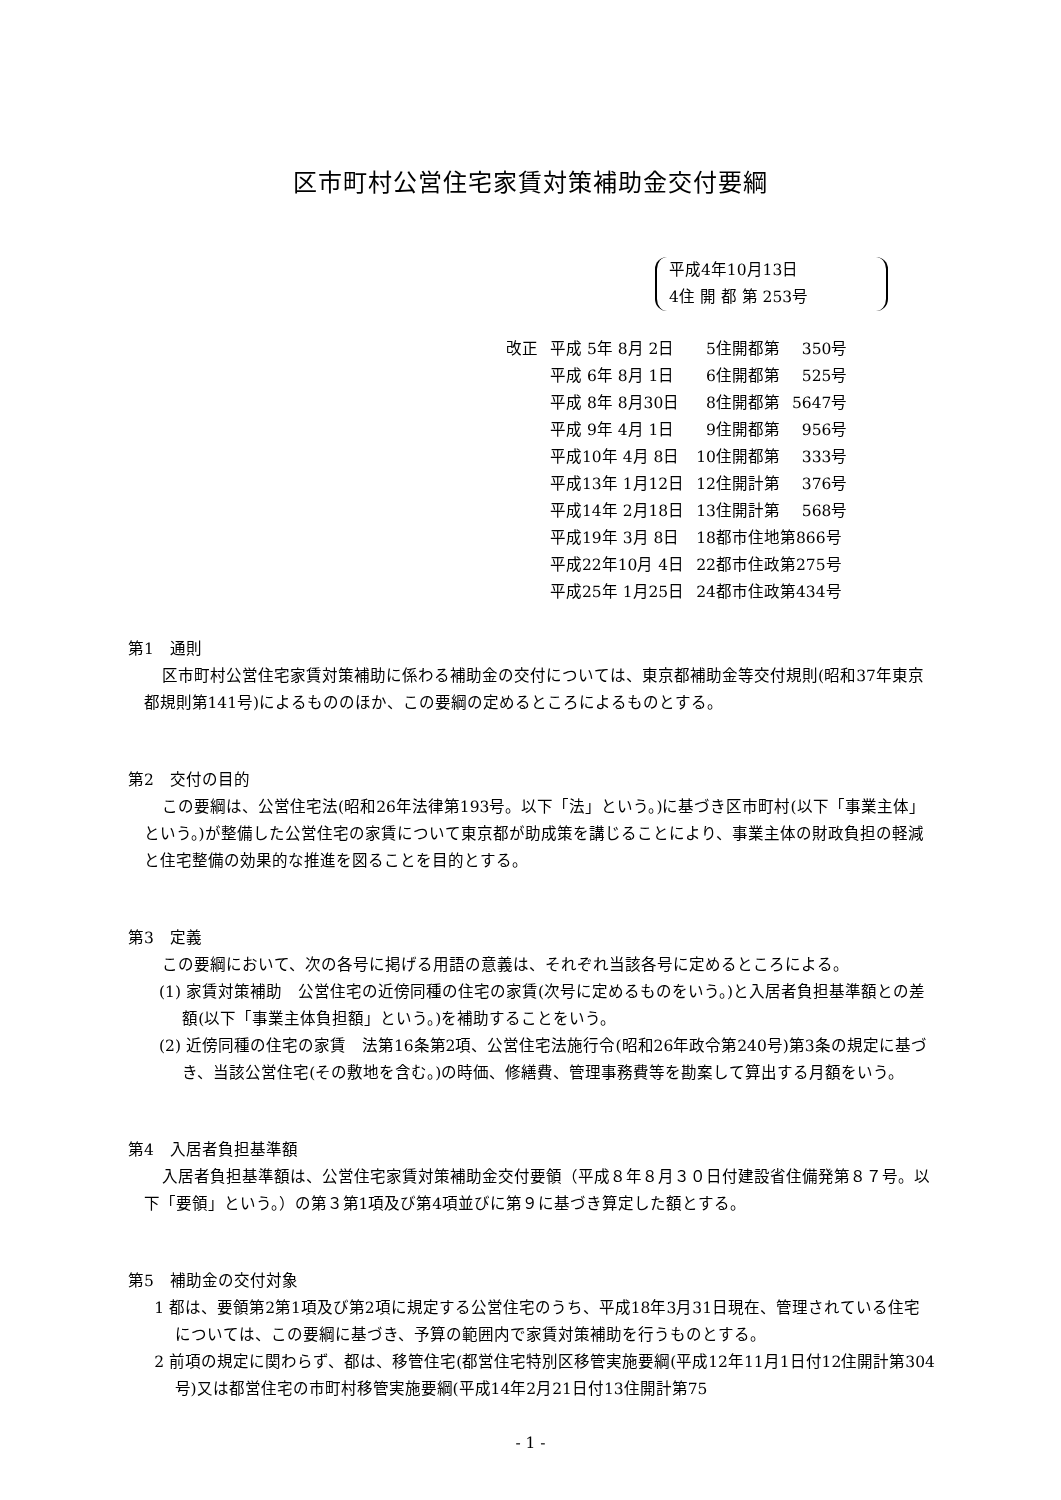区市町村公営住宅家賃対策補助金交付要綱
平成4年10月13日
4住 開 都 第 253号
| 改正 | 平成 5年 8月 2日 | 5住開都第 | 350号 |
| | 平成 6年 8月 1日 | 6住開都第 | 525号 |
| | 平成 8年 8月30日 | 8住開都第 | 5647号 |
| | 平成 9年 4月 1日 | 9住開都第 | 956号 |
| | 平成10年 4月 8日 | 10住開都第 | 333号 |
| | 平成13年 1月12日 | 12住開計第 | 376号 |
| | 平成14年 2月18日 | 13住開計第 | 568号 |
| | 平成19年 3月 8日 | 18都市住地第866号 | |
| | 平成22年10月 4日 | 22都市住政第275号 | |
| | 平成25年 1月25日 | 24都市住政第434号 | |
第1　通則
区市町村公営住宅家賃対策補助に係わる補助金の交付については、東京都補助金等交付規則(昭和37年東京都規則第141号)によるもののほか、この要綱の定めるところによるものとする。
第2　交付の目的
この要綱は、公営住宅法(昭和26年法律第193号。以下「法」という。)に基づき区市町村(以下「事業主体」という。)が整備した公営住宅の家賃について東京都が助成策を講じることにより、事業主体の財政負担の軽減と住宅整備の効果的な推進を図ることを目的とする。
第3　定義
この要綱において、次の各号に掲げる用語の意義は、それぞれ当該各号に定めるところによる。
(1) 家賃対策補助　公営住宅の近傍同種の住宅の家賃(次号に定めるものをいう。)と入居者負担基準額との差額(以下「事業主体負担額」という。)を補助することをいう。
(2) 近傍同種の住宅の家賃　法第16条第2項、公営住宅法施行令(昭和26年政令第240号)第3条の規定に基づき、当該公営住宅(その敷地を含む。)の時価、修繕費、管理事務費等を勘案して算出する月額をいう。
第4　入居者負担基準額
入居者負担基準額は、公営住宅家賃対策補助金交付要領（平成８年８月３０日付建設省住備発第８７号。以下「要領」という。）の第３第1項及び第4項並びに第９に基づき算定した額とする。
第5　補助金の交付対象
1 都は、要領第2第1項及び第2項に規定する公営住宅のうち、平成18年3月31日現在、管理されている住宅については、この要綱に基づき、予算の範囲内で家賃対策補助を行うものとする。
2 前項の規定に関わらず、都は、移管住宅(都営住宅特別区移管実施要綱(平成12年11月1日付12住開計第304号)又は都営住宅の市町村移管実施要綱(平成14年2月21日付13住開計第75
- 1 -